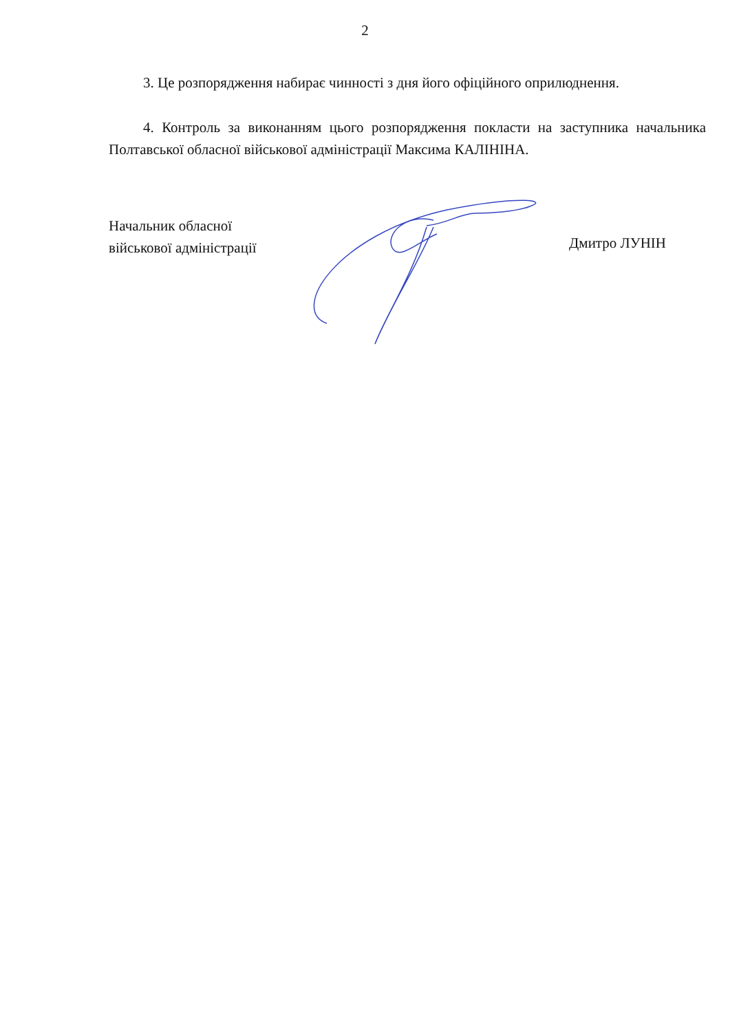2
3. Це розпорядження набирає чинності з дня його офіційного оприлюднення.
4. Контроль за виконанням цього розпорядження покласти на заступника начальника Полтавської обласної військової адміністрації Максима КАЛІНІНА.
Начальник обласної
військової адміністрації
Дмитро ЛУНІН